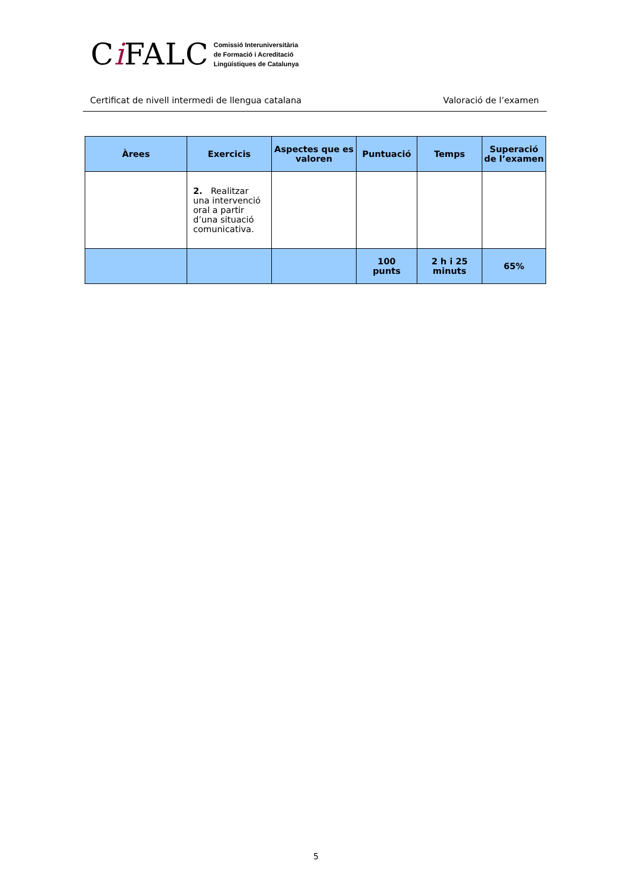Ci FALC
Comissió Interuniversitària
de Formació i Acreditació
Lingüístiques de Catalunya
Certificat de nivell intermedi de llengua catalana Valoració de l’examen
| Àrees | Exercicis | Aspectes que es valoren | Puntuació | Temps | Superació de l’examen |
| --- | --- | --- | --- | --- | --- |
| | 2. Realitzar una intervenció oral a partir d’una situació comunicativa. | | | | |
| | | | 100 punts | 2 h i 25 minuts | 65% |
5